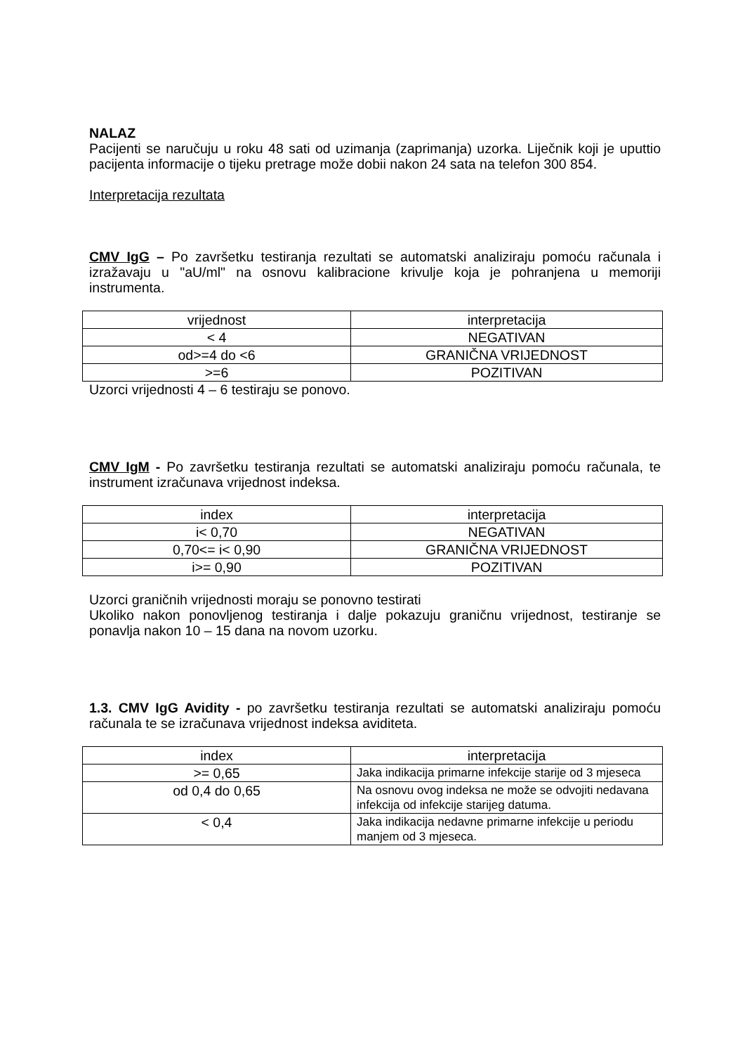NALAZ
Pacijenti se naručuju u roku 48 sati od uzimanja (zaprimanja) uzorka. Liječnik koji je uputtio pacijenta informacije o tijeku pretrage može dobii nakon 24 sata na telefon 300 854.
Interpretacija rezultata
CMV IgG – Po završetku testiranja rezultati se automatski analiziraju pomoću računala i izražavaju u "aU/ml" na osnovu kalibracione krivulje koja je pohranjena u memoriji instrumenta.
| vrijednost | interpretacija |
| < 4 | NEGATIVAN |
| od>=4 do <6 | GRANIČNA VRIJEDNOST |
| >=6 | POZITIVAN |
Uzorci vrijednosti 4 – 6 testiraju se ponovo.
CMV IgM - Po završetku testiranja rezultati se automatski analiziraju pomoću računala, te instrument izračunava vrijednost indeksa.
| index | interpretacija |
| i< 0,70 | NEGATIVAN |
| 0,70<= i< 0,90 | GRANIČNA VRIJEDNOST |
| i>= 0,90 | POZITIVAN |
Uzorci graničnih vrijednosti moraju se ponovno testirati
Ukoliko nakon ponovljenog testiranja i dalje pokazuju graničnu vrijednost, testiranje se ponavlja nakon 10 – 15 dana na novom uzorku.
1.3. CMV IgG Avidity - po završetku testiranja rezultati se automatski analiziraju pomoću računala te se izračunava vrijednost indeksa aviditeta.
| index | interpretacija |
| >= 0,65 | Jaka indikacija primarne infekcije starije od 3 mjeseca |
| od 0,4 do 0,65 | Na osnovu ovog indeksa ne može se odvojiti nedavana infekcija od infekcije starijeg datuma. |
| < 0,4 | Jaka indikacija nedavne primarne infekcije u periodu manjem od 3 mjeseca. |